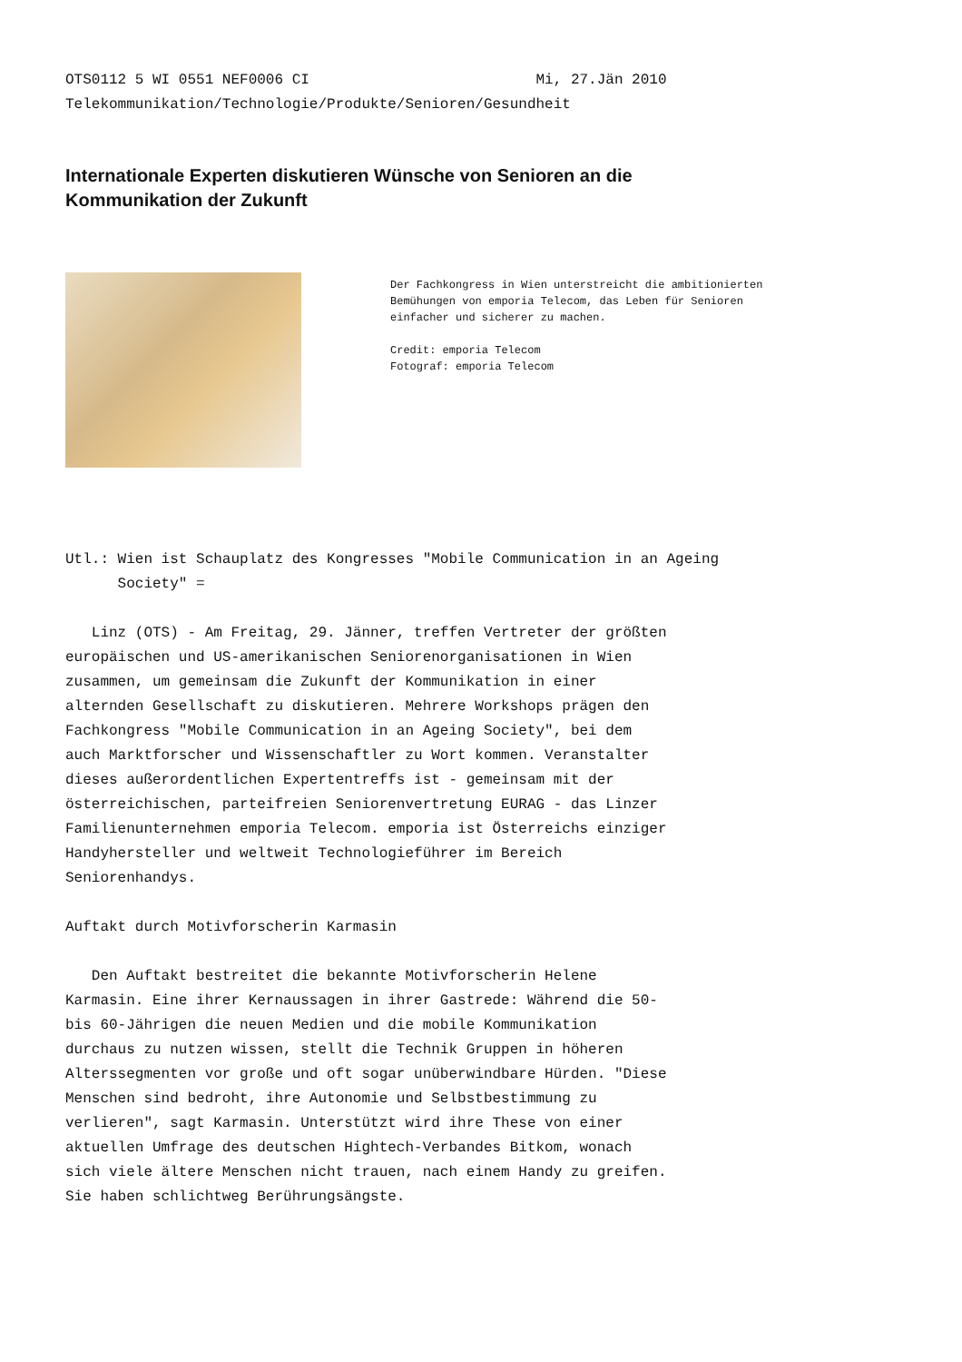OTS0112 5 WI 0551 NEF0006 CI Mi, 27.Jän 2010 Telekommunikation/Technologie/Produkte/Senioren/Gesundheit
Internationale Experten diskutieren Wünsche von Senioren an die
Kommunikation der Zukunft
Der Fachkongress in Wien unterstreicht die ambitionierten Bemühungen von emporia Telecom, das Leben für Senioren einfacher und sicherer zu machen. Credit: emporia Telecom Fotograf: emporia Telecom
Utl.: Wien ist Schauplatz des Kongresses "Mobile Communication in an Ageing Society" = Linz (OTS) - Am Freitag, 29. Jänner, treffen Vertreter der größten europäischen und US-amerikanischen Seniorenorganisationen in Wien zusammen, um gemeinsam die Zukunft der Kommunikation in einer alternden Gesellschaft zu diskutieren. Mehrere Workshops prägen den Fachkongress "Mobile Communication in an Ageing Society", bei dem auch Marktforscher und Wissenschaftler zu Wort kommen. Veranstalter dieses außerordentlichen Expertentreffs ist - gemeinsam mit der österreichischen, parteifreien Seniorenvertretung EURAG - das Linzer Familienunternehmen emporia Telecom. emporia ist Österreichs einziger Handyhersteller und weltweit Technologieführer im Bereich Seniorenhandys. Auftakt durch Motivforscherin Karmasin Den Auftakt bestreitet die bekannte Motivforscherin Helene Karmasin. Eine ihrer Kernaussagen in ihrer Gastrede: Während die 50- bis 60-Jährigen die neuen Medien und die mobile Kommunikation durchaus zu nutzen wissen, stellt die Technik Gruppen in höheren Alterssegmenten vor große und oft sogar unüberwindbare Hürden. "Diese Menschen sind bedroht, ihre Autonomie und Selbstbestimmung zu verlieren", sagt Karmasin. Unterstützt wird ihre These von einer aktuellen Umfrage des deutschen Hightech-Verbandes Bitkom, wonach sich viele ältere Menschen nicht trauen, nach einem Handy zu greifen. Sie haben schlichtweg Berührungsängste.